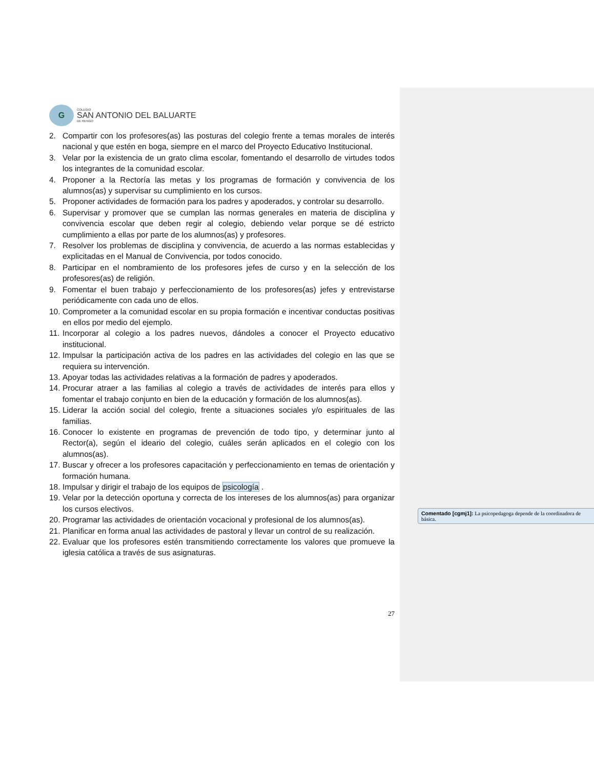G
COLEGIO
SAN ANTONIO DEL BALUARTE
DE RENGO
2. Compartir con los profesores(as) las posturas del colegio frente a temas morales de interés nacional y que estén en boga, siempre en el marco del Proyecto Educativo Institucional.
3. Velar por la existencia de un grato clima escolar, fomentando el desarrollo de virtudes todos los integrantes de la comunidad escolar.
4. Proponer a la Rectoría las metas y los programas de formación y convivencia de los alumnos(as) y supervisar su cumplimiento en los cursos.
5. Proponer actividades de formación para los padres y apoderados, y controlar su desarrollo.
6. Supervisar y promover que se cumplan las normas generales en materia de disciplina y convivencia escolar que deben regir al colegio, debiendo velar porque se dé estricto cumplimiento a ellas por parte de los alumnos(as) y profesores.
7. Resolver los problemas de disciplina y convivencia, de acuerdo a las normas establecidas y explicitadas en el Manual de Convivencia, por todos conocido.
8. Participar en el nombramiento de los profesores jefes de curso y en la selección de los profesores(as) de religión.
9. Fomentar el buen trabajo y perfeccionamiento de los profesores(as) jefes y entrevistarse periódicamente con cada uno de ellos.
10. Comprometer a la comunidad escolar en su propia formación e incentivar conductas positivas en ellos por medio del ejemplo.
11. Incorporar al colegio a los padres nuevos, dándoles a conocer el Proyecto educativo institucional.
12. Impulsar la participación activa de los padres en las actividades del colegio en las que se requiera su intervención.
13. Apoyar todas las actividades relativas a la formación de padres y apoderados.
14. Procurar atraer a las familias al colegio a través de actividades de interés para ellos y fomentar el trabajo conjunto en bien de la educación y formación de los alumnos(as).
15. Liderar la acción social del colegio, frente a situaciones sociales y/o espirituales de las familias.
16. Conocer lo existente en programas de prevención de todo tipo, y determinar junto al Rector(a), según el ideario del colegio, cuáles serán aplicados en el colegio con los alumnos(as).
17. Buscar y ofrecer a los profesores capacitación y perfeccionamiento en temas de orientación y formación humana.
18. Impulsar y dirigir el trabajo de los equipos de psicología .
19. Velar por la detección oportuna y correcta de los intereses de los alumnos(as) para organizar los cursos electivos.
20. Programar las actividades de orientación vocacional y profesional de los alumnos(as).
21. Planificar en forma anual las actividades de pastoral y llevar un control de su realización.
22. Evaluar que los profesores estén transmitiendo correctamente los valores que promueve la iglesia católica a través de sus asignaturas.
27
Comentado [cgmj1]: La psicopedagoga depende de la coordinadora de básica.